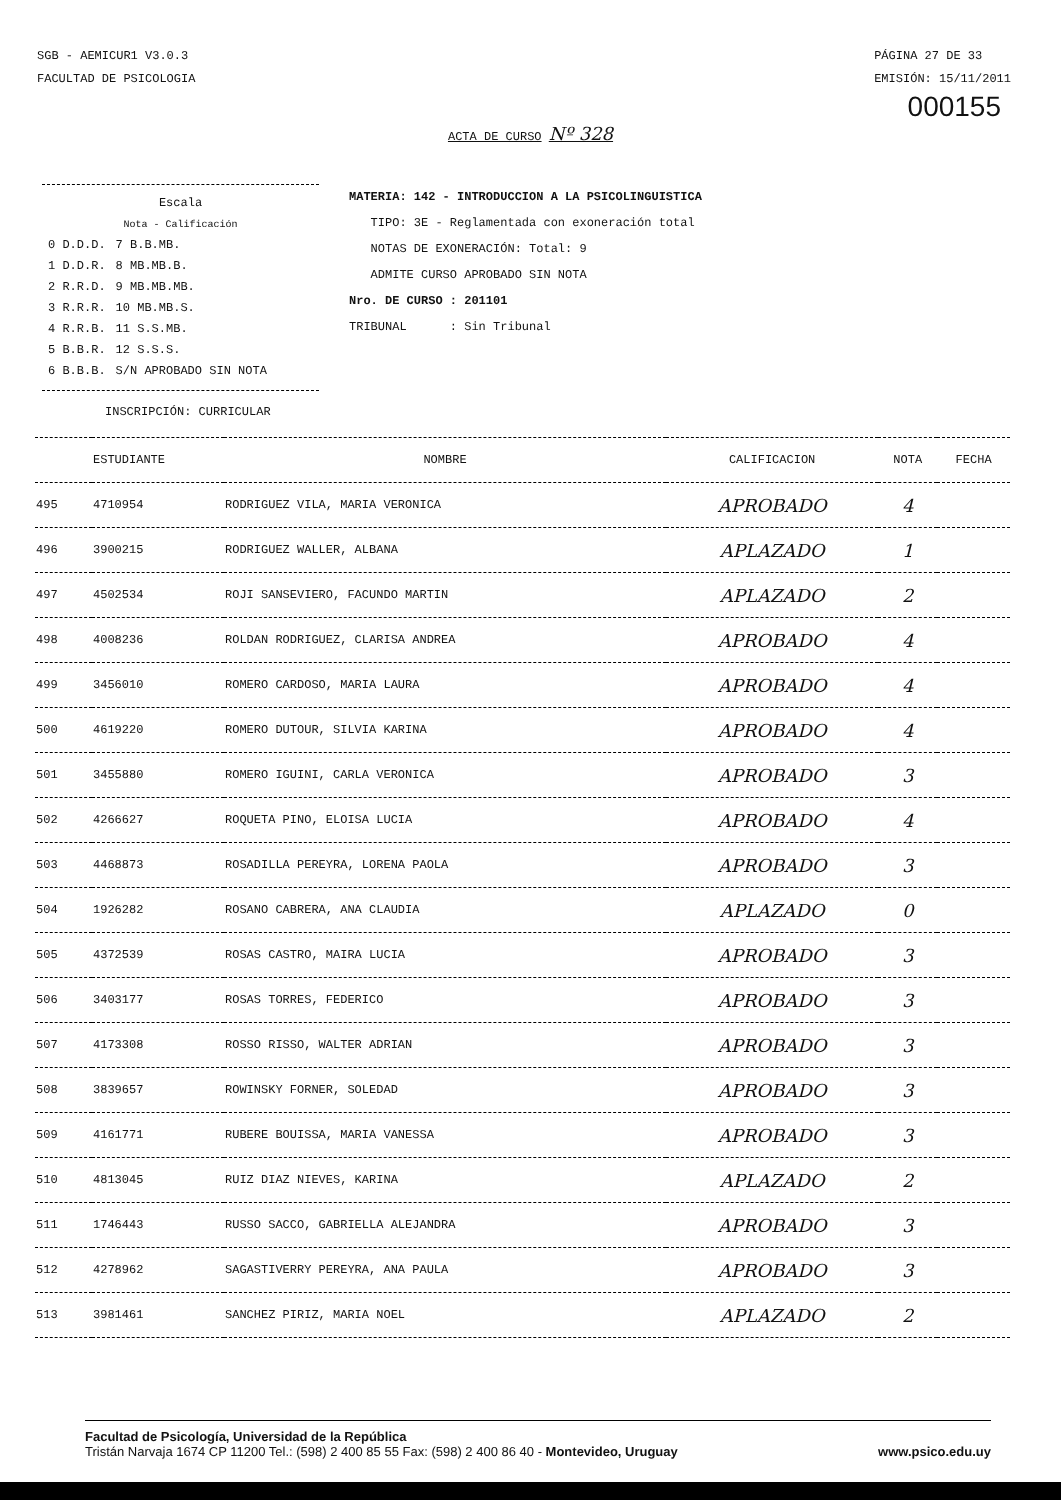SGB - AEMICUR1 V3.0.3
FACULTAD DE PSICOLOGIA
PÁGINA 27 DE 33
EMISIÓN: 15/11/2011
000155
ACTA DE CURSO Nº 328
Escala
Nota - Calificación
| 0 D.D.D. | 7 B.B.MB. |
| 1 D.D.R. | 8 MB.MB.B. |
| 2 R.R.D. | 9 MB.MB.MB. |
| 3 R.R.R. | 10 MB.MB.S. |
| 4 R.R.B. | 11 S.S.MB. |
| 5 B.B.R. | 12 S.S.S. |
| 6 B.B.B. | S/N APROBADO SIN NOTA |
MATERIA: 142 - INTRODUCCION A LA PSICOLINGUISTICA
TIPO: 3E - Reglamentada con exoneración total
NOTAS DE EXONERACIÓN: Total: 9
ADMITE CURSO APROBADO SIN NOTA
Nro. DE CURSO : 201101
TRIBUNAL : Sin Tribunal
INSCRIPCIÓN: CURRICULAR
| | ESTUDIANTE | NOMBRE | CALIFICACION | NOTA | FECHA |
| --- | --- | --- | --- | --- | --- |
| 495 | 4710954 | RODRIGUEZ VILA, MARIA VERONICA | APROBADO | 4 | |
| 496 | 3900215 | RODRIGUEZ WALLER, ALBANA | APLAZADO | 1 | |
| 497 | 4502534 | ROJI SANSEVIERO, FACUNDO MARTIN | APLAZADO | 2 | |
| 498 | 4008236 | ROLDAN RODRIGUEZ, CLARISA ANDREA | APROBADO | 4 | |
| 499 | 3456010 | ROMERO CARDOSO, MARIA LAURA | APROBADO | 4 | |
| 500 | 4619220 | ROMERO DUTOUR, SILVIA KARINA | APROBADO | 4 | |
| 501 | 3455880 | ROMERO IGUINI, CARLA VERONICA | APROBADO | 3 | |
| 502 | 4266627 | ROQUETA PINO, ELOISA LUCIA | APROBADO | 4 | |
| 503 | 4468873 | ROSADILLA PEREYRA, LORENA PAOLA | APROBADO | 3 | |
| 504 | 1926282 | ROSANO CABRERA, ANA CLAUDIA | APLAZADO | 0 | |
| 505 | 4372539 | ROSAS CASTRO, MAIRA LUCIA | APROBADO | 3 | |
| 506 | 3403177 | ROSAS TORRES, FEDERICO | APROBADO | 3 | |
| 507 | 4173308 | ROSSO RISSO, WALTER ADRIAN | APROBADO | 3 | |
| 508 | 3839657 | ROWINSKY FORNER, SOLEDAD | APROBADO | 3 | |
| 509 | 4161771 | RUBERE BOUISSA, MARIA VANESSA | APROBADO | 3 | |
| 510 | 4813045 | RUIZ DIAZ NIEVES, KARINA | APLAZADO | 2 | |
| 511 | 1746443 | RUSSO SACCO, GABRIELLA ALEJANDRA | APROBADO | 3 | |
| 512 | 4278962 | SAGASTIVERRY PEREYRA, ANA PAULA | APROBADO | 3 | |
| 513 | 3981461 | SANCHEZ PIRIZ, MARIA NOEL | APLAZADO | 2 | |
Facultad de Psicología, Universidad de la República
Tristán Narvaja 1674 CP 11200 Tel.: (598) 2 400 85 55 Fax: (598) 2 400 86 40 - Montevideo, Uruguay www.psico.edu.uy